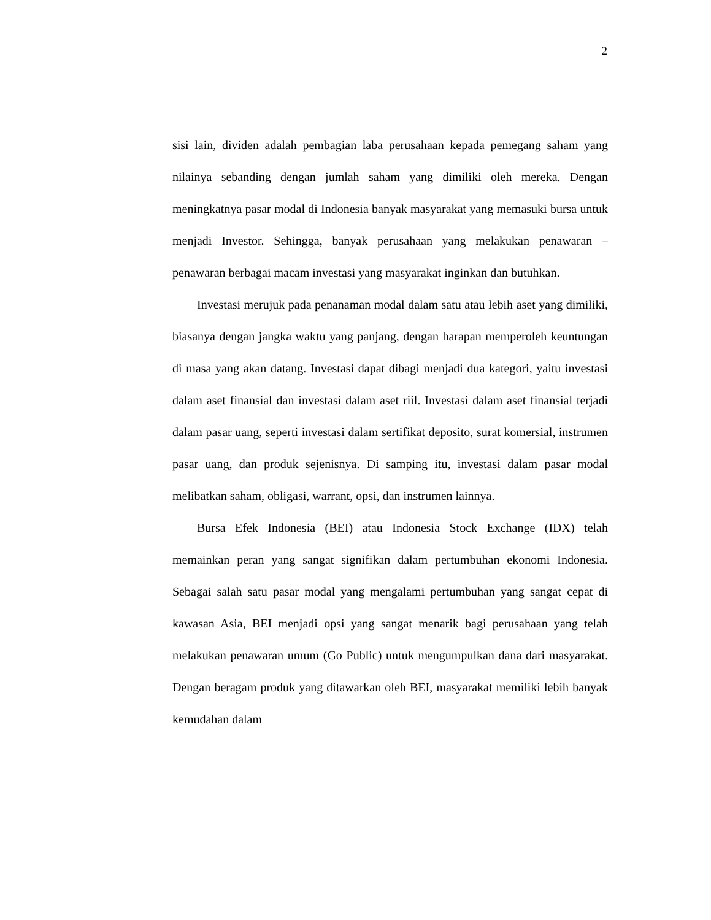2
sisi lain, dividen adalah pembagian laba perusahaan kepada pemegang saham yang nilainya sebanding dengan jumlah saham yang dimiliki oleh mereka. Dengan meningkatnya pasar modal di Indonesia banyak masyarakat yang memasuki bursa untuk menjadi Investor. Sehingga, banyak perusahaan yang melakukan penawaran – penawaran berbagai macam investasi yang masyarakat inginkan dan butuhkan.
Investasi merujuk pada penanaman modal dalam satu atau lebih aset yang dimiliki, biasanya dengan jangka waktu yang panjang, dengan harapan memperoleh keuntungan di masa yang akan datang. Investasi dapat dibagi menjadi dua kategori, yaitu investasi dalam aset finansial dan investasi dalam aset riil. Investasi dalam aset finansial terjadi dalam pasar uang, seperti investasi dalam sertifikat deposito, surat komersial, instrumen pasar uang, dan produk sejenisnya. Di samping itu, investasi dalam pasar modal melibatkan saham, obligasi, warrant, opsi, dan instrumen lainnya.
Bursa Efek Indonesia (BEI) atau Indonesia Stock Exchange (IDX) telah memainkan peran yang sangat signifikan dalam pertumbuhan ekonomi Indonesia. Sebagai salah satu pasar modal yang mengalami pertumbuhan yang sangat cepat di kawasan Asia, BEI menjadi opsi yang sangat menarik bagi perusahaan yang telah melakukan penawaran umum (Go Public) untuk mengumpulkan dana dari masyarakat. Dengan beragam produk yang ditawarkan oleh BEI, masyarakat memiliki lebih banyak kemudahan dalam